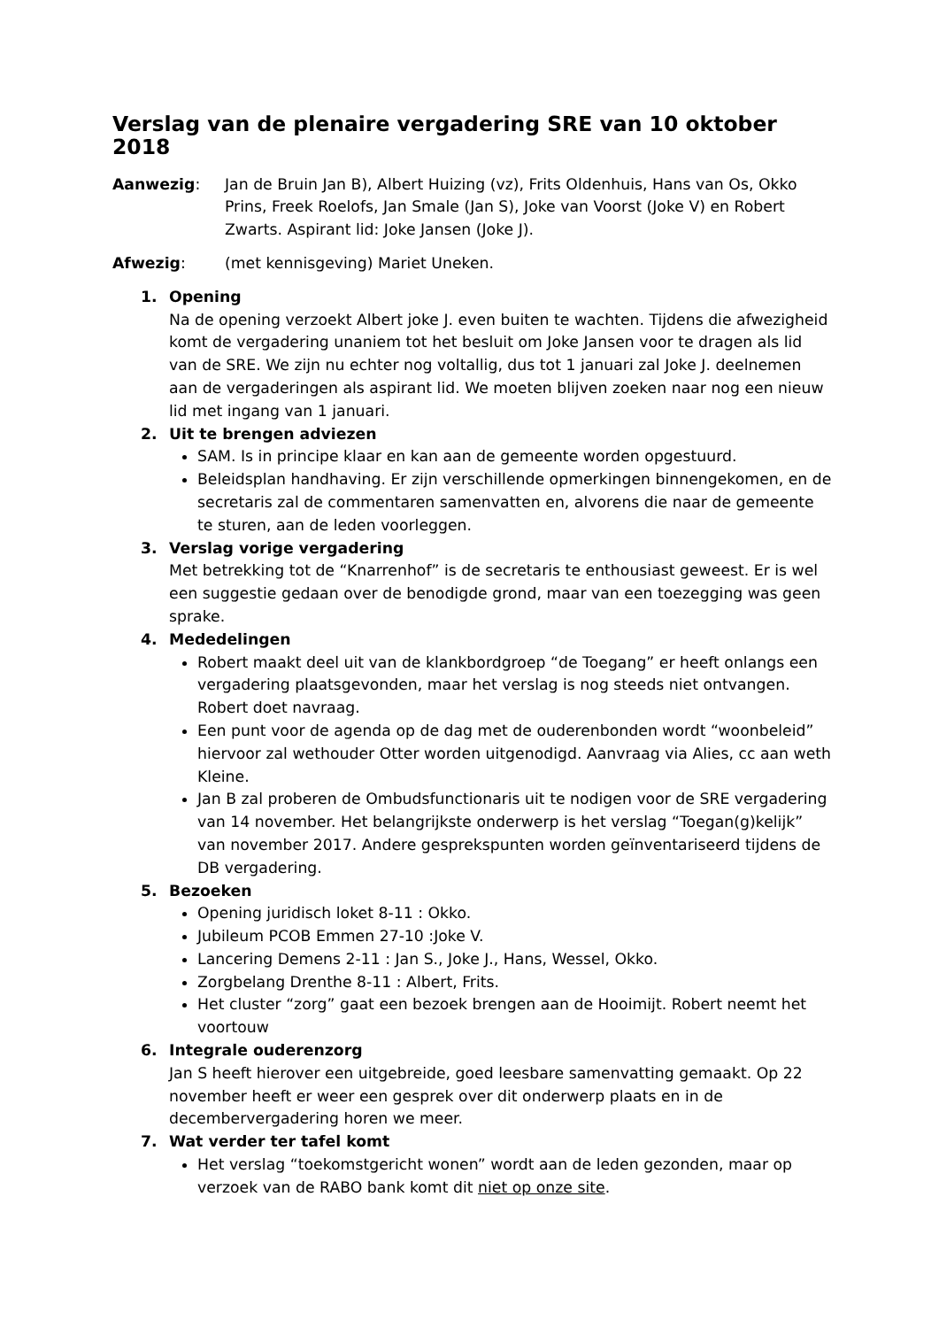Verslag van de plenaire vergadering SRE van 10 oktober 2018
Aanwezig: Jan de Bruin Jan B), Albert Huizing (vz), Frits Oldenhuis, Hans van Os, Okko Prins, Freek Roelofs, Jan Smale (Jan S), Joke van Voorst (Joke V) en Robert Zwarts. Aspirant lid: Joke Jansen (Joke J).
Afwezig: (met kennisgeving) Mariet Uneken.
1. Opening
Na de opening verzoekt Albert joke J. even buiten te wachten. Tijdens die afwezigheid komt de vergadering unaniem tot het besluit om Joke Jansen voor te dragen als lid van de SRE. We zijn nu echter nog voltallig, dus tot 1 januari zal Joke J. deelnemen aan de vergaderingen als aspirant lid. We moeten blijven zoeken naar nog een nieuw lid met ingang van 1 januari.
2. Uit te brengen adviezen
SAM. Is in principe klaar en kan aan de gemeente worden opgestuurd.
Beleidsplan handhaving. Er zijn verschillende opmerkingen binnengekomen, en de secretaris zal de commentaren samenvatten en, alvorens die naar de gemeente te sturen, aan de leden voorleggen.
3. Verslag vorige vergadering
Met betrekking tot de “Knarrenhof” is de secretaris te enthousiast geweest. Er is wel een suggestie gedaan over de benodigde grond, maar van een toezegging was geen sprake.
4. Mededelingen
Robert maakt deel uit van de klankbordgroep “de Toegang” er heeft onlangs een vergadering plaatsgevonden, maar het verslag is nog steeds niet ontvangen. Robert doet navraag.
Een punt voor de agenda op de dag met de ouderenbonden wordt “woonbeleid” hiervoor zal wethouder Otter worden uitgenodigd. Aanvraag via Alies, cc aan weth Kleine.
Jan B zal proberen de Ombudsfunctionaris uit te nodigen voor de SRE vergadering van 14 november. Het belangrijkste onderwerp is het verslag “Toegan(g)kelijk” van november 2017. Andere gesprekspunten worden geïnventariseerd tijdens de DB vergadering.
5. Bezoeken
Opening juridisch loket 8-11 : Okko.
Jubileum PCOB Emmen 27-10 :Joke V.
Lancering Demens 2-11 : Jan S., Joke J., Hans, Wessel, Okko.
Zorgbelang Drenthe 8-11 : Albert, Frits.
Het cluster “zorg” gaat een bezoek brengen aan de Hooimijt. Robert neemt het voortouw
6. Integrale ouderenzorg
Jan S heeft hierover een uitgebreide, goed leesbare samenvatting gemaakt. Op 22 november heeft er weer een gesprek over dit onderwerp plaats en in de decembervergadering horen we meer.
7. Wat verder ter tafel komt
Het verslag “toekomstgericht wonen” wordt aan de leden gezonden, maar op verzoek van de RABO bank komt dit niet op onze site.